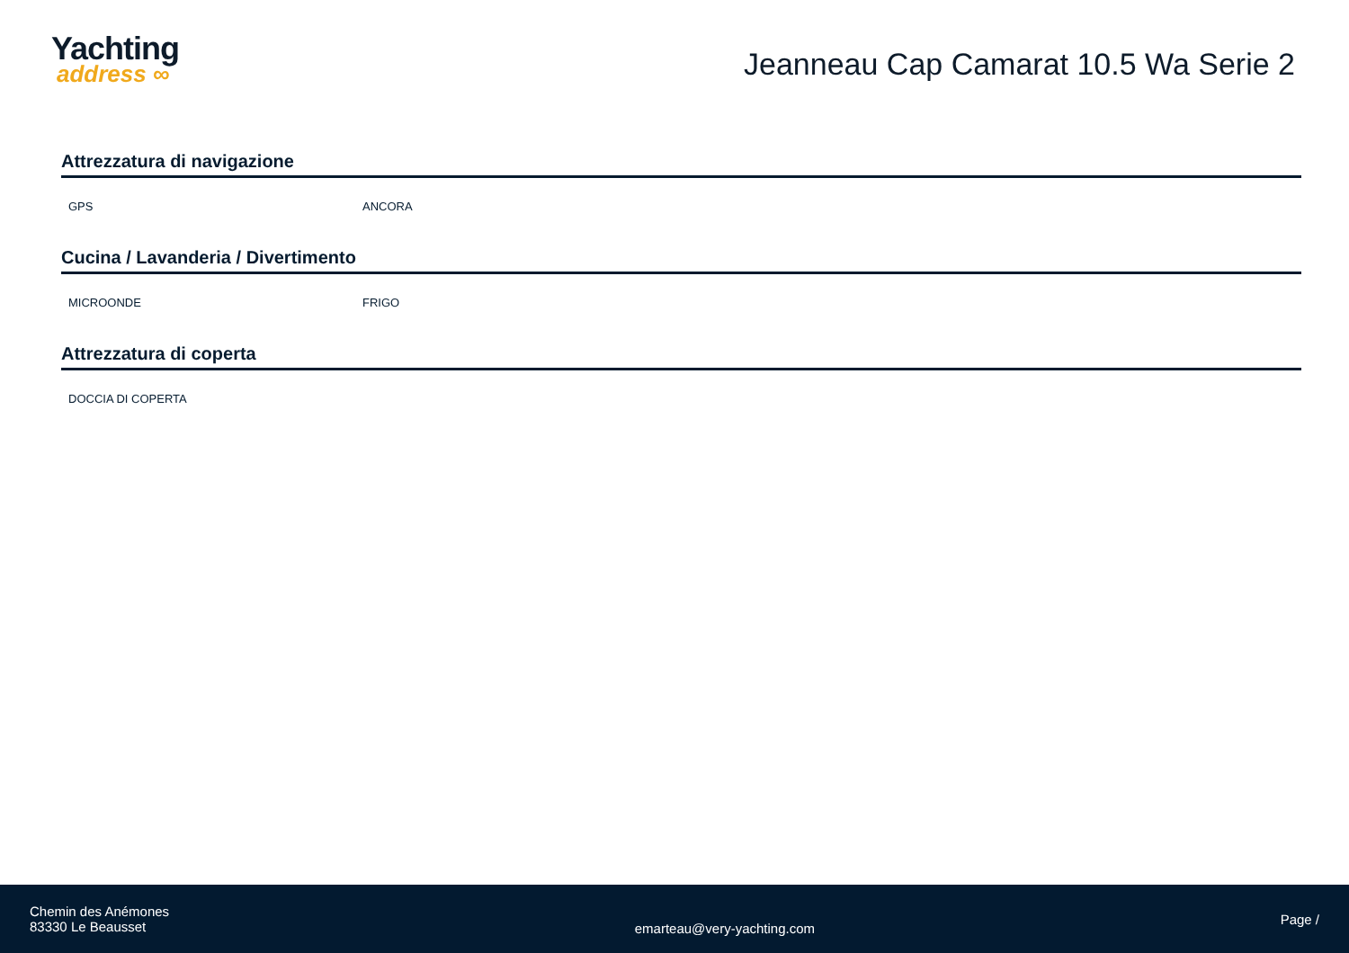Yachting
address ∞
Jeanneau Cap Camarat 10.5 Wa Serie 2
Attrezzatura di navigazione
GPS ANCORA
Cucina / Lavanderia / Divertimento
MICROONDE FRIGO
Attrezzatura di coperta
DOCCIA DI COPERTA
Chemin des Anémones
83330 Le Beausset
emarteau@very-yachting.com
Page /